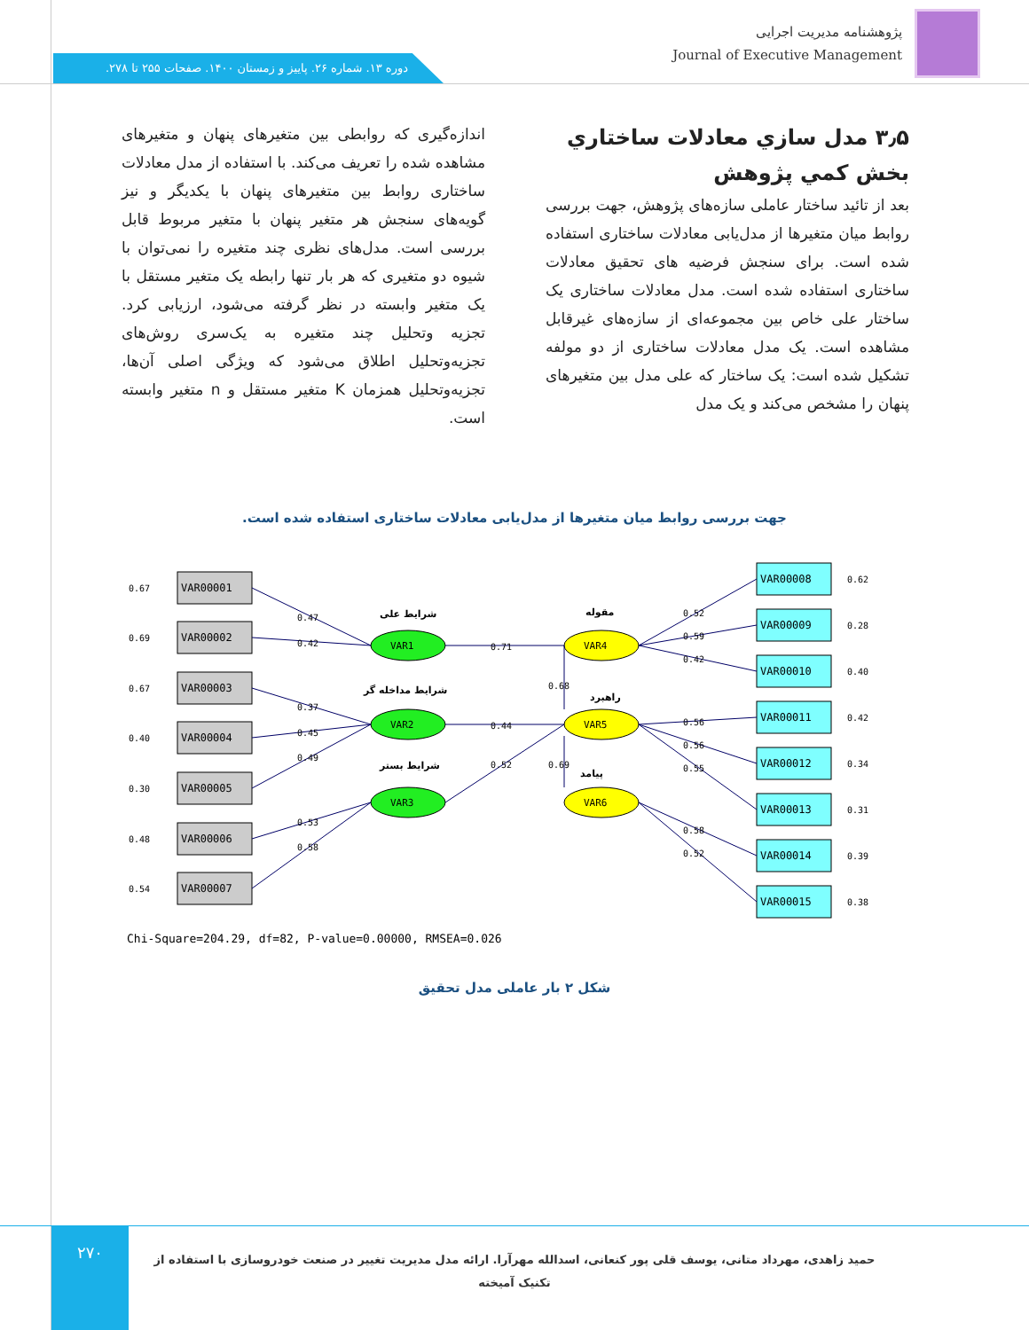پژوهشنامه مدیریت اجرایی
Journal of Executive Management
دوره ۱۳. شماره ۲۶. پاییز و زمستان ۱۴۰۰. صفحات ۲۵۵ تا ۲۷۸.
۳٫۵ مدل سازي معادلات ساختاري بخش کمي پژوهش
بعد از تائید ساختار عاملی سازه‌های پژوهش، جهت بررسی روابط میان متغیرها از مدل‌یابی معادلات ساختاری استفاده شده است. برای سنجش فرضیه های تحقیق معادلات ساختاری استفاده شده است. مدل معادلات ساختاری یک ساختار علی خاص بین مجموعه‌ای از سازه‌های غیرقابل مشاهده است. یک مدل معادلات ساختاری از دو مولفه تشکیل شده است: یک ساختار که علی مدل بین متغیرهای پنهان را مشخص می‌کند و یک مدل
اندازه‌گیری که روابطی بین متغیرهای پنهان و متغیرهای مشاهده شده را تعریف می‌کند. با استفاده از مدل معادلات ساختاری روابط بین متغیرهای پنهان با یکدیگر و نیز گویه‌های سنجش هر متغیر پنهان با متغیر مربوط قابل بررسی است. مدل‌های نظری چند متغیره را نمی‌توان با شیوه دو متغیری که هر بار تنها رابطه یک متغیر مستقل با یک متغیر وابسته در نظر گرفته می‌شود، ارزیابی کرد. تجزیه وتحلیل چند متغیره به یک‌سری روش‌های تجزیه‌وتحلیل اطلاق می‌شود که ویژگی اصلی آن‌ها، تجزیه‌وتحلیل همزمان K متغیر مستقل و n متغیر وابسته است.
جهت بررسی روابط میان متغیرها از مدل‌یابی معادلات ساختاری استفاده شده است.
VAR00001
VAR00002
VAR00003
VAR00004
VAR00005
VAR00006
VAR00007
0.67
0.69
0.67
0.40
0.30
0.48
0.54
VAR00008
VAR00009
VAR00010
VAR00011
VAR00012
VAR00013
VAR00014
VAR00015
0.62
0.28
0.40
0.42
0.34
0.31
0.39
0.38
VAR1
VAR2
VAR3
VAR4
VAR5
VAR6
0.47
0.42
0.37
0.45
0.49
0.53
0.58
0.71
0.44
0.52
0.68
0.69
0.52
0.59
0.42
0.56
0.56
0.55
0.58
0.52
شرایط علی
شرایط مداخله گر
شرایط بستر
مقوله
راهبرد
پیامد
Chi-Square=204.29, df=82, P-value=0.00000, RMSEA=0.026
شکل ۲ بار عاملی مدل تحقیق
۲۷۰
حمید زاهدی، مهرداد متانی، یوسف قلی پور کنعانی، اسدالله مهرآرا. ارائه مدل مدیریت تغییر در صنعت خودروسازی با استفاده از تکنیک آمیخته